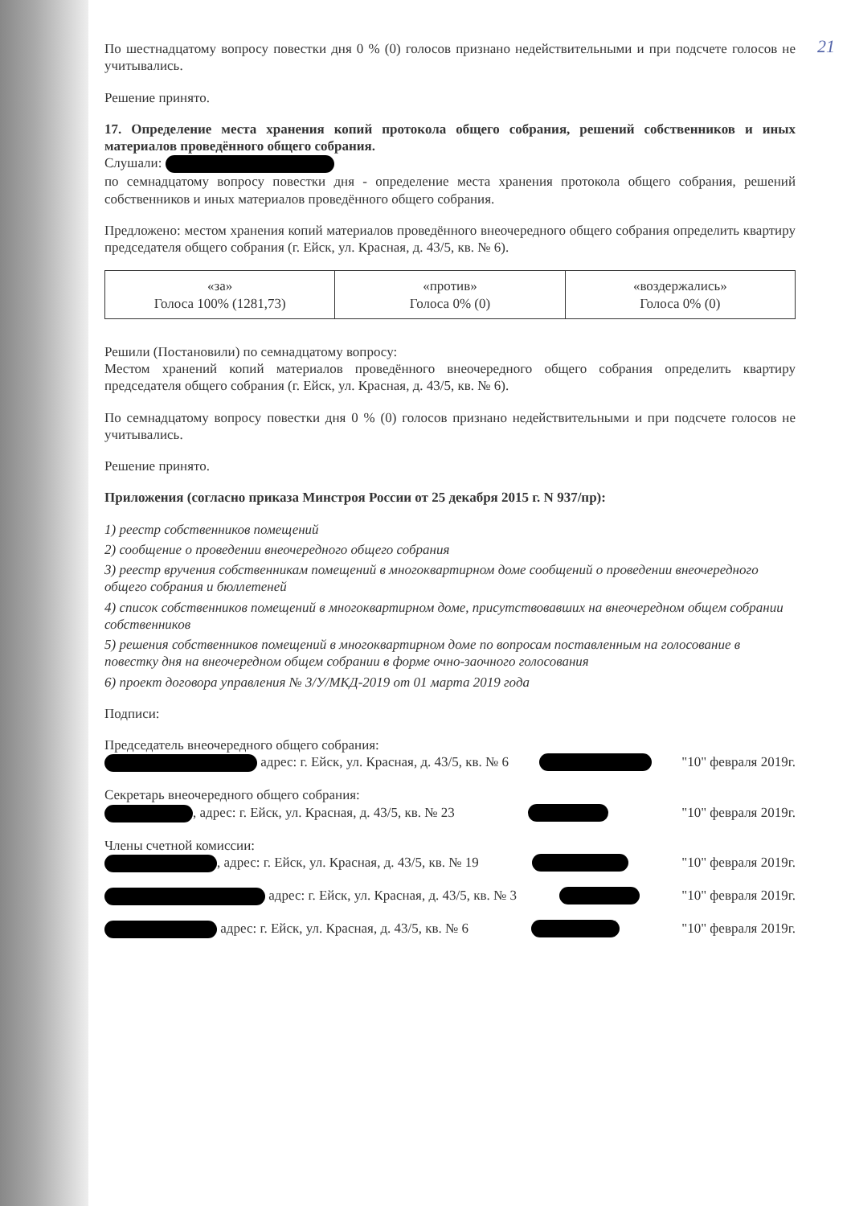21
По шестнадцатому вопросу повестки дня 0 % (0) голосов признано недействительными и при подсчете голосов не учитывались.
Решение принято.
17. Определение места хранения копий протокола общего собрания, решений собственников и иных материалов проведённого общего собрания.
Слушали:
по семнадцатому вопросу повестки дня - определение места хранения протокола общего собрания, решений собственников и иных материалов проведённого общего собрания.
Предложено: местом хранения копий материалов проведённого внеочередного общего собрания определить квартиру председателя общего собрания (г. Ейск, ул. Красная, д. 43/5, кв. № 6).
| «за» Голоса 100% (1281,73) | «против» Голоса 0% (0) | «воздержались» Голоса 0% (0) |
Решили (Постановили) по семнадцатому вопросу:
Местом хранений копий материалов проведённого внеочередного общего собрания определить квартиру председателя общего собрания (г. Ейск, ул. Красная, д. 43/5, кв. № 6).
По семнадцатому вопросу повестки дня 0 % (0) голосов признано недействительными и при подсчете голосов не учитывались.
Решение принято.
Приложения (согласно приказа Минстроя России от 25 декабря 2015 г. N 937/пр):
1) реестр собственников помещений
2) сообщение о проведении внеочередного общего собрания
3) реестр вручения собственникам помещений в многоквартирном доме сообщений о проведении внеочередного общего собрания и бюллетеней
4) список собственников помещений в многоквартирном доме, присутствовавших на внеочередном общем собрании собственников
5) решения собственников помещений в многоквартирном доме по вопросам поставленным на голосование в повестку дня на внеочередном общем собрании в форме очно-заочного голосования
6) проект договора управления № 3/У/МКД-2019 от 01 марта 2019 года
Подписи:
Председатель внеочередного общего собрания:
адрес: г. Ейск, ул. Красная, д. 43/5, кв. № 6 "10" февраля 2019г.
Секретарь внеочередного общего собрания:
, адрес: г. Ейск, ул. Красная, д. 43/5, кв. № 23 "10" февраля 2019г.
Члены счетной комиссии:
, адрес: г. Ейск, ул. Красная, д. 43/5, кв. № 19 "10" февраля 2019г.
адрес: г. Ейск, ул. Красная, д. 43/5, кв. № 3 "10" февраля 2019г.
адрес: г. Ейск, ул. Красная, д. 43/5, кв. № 6 "10" февраля 2019г.